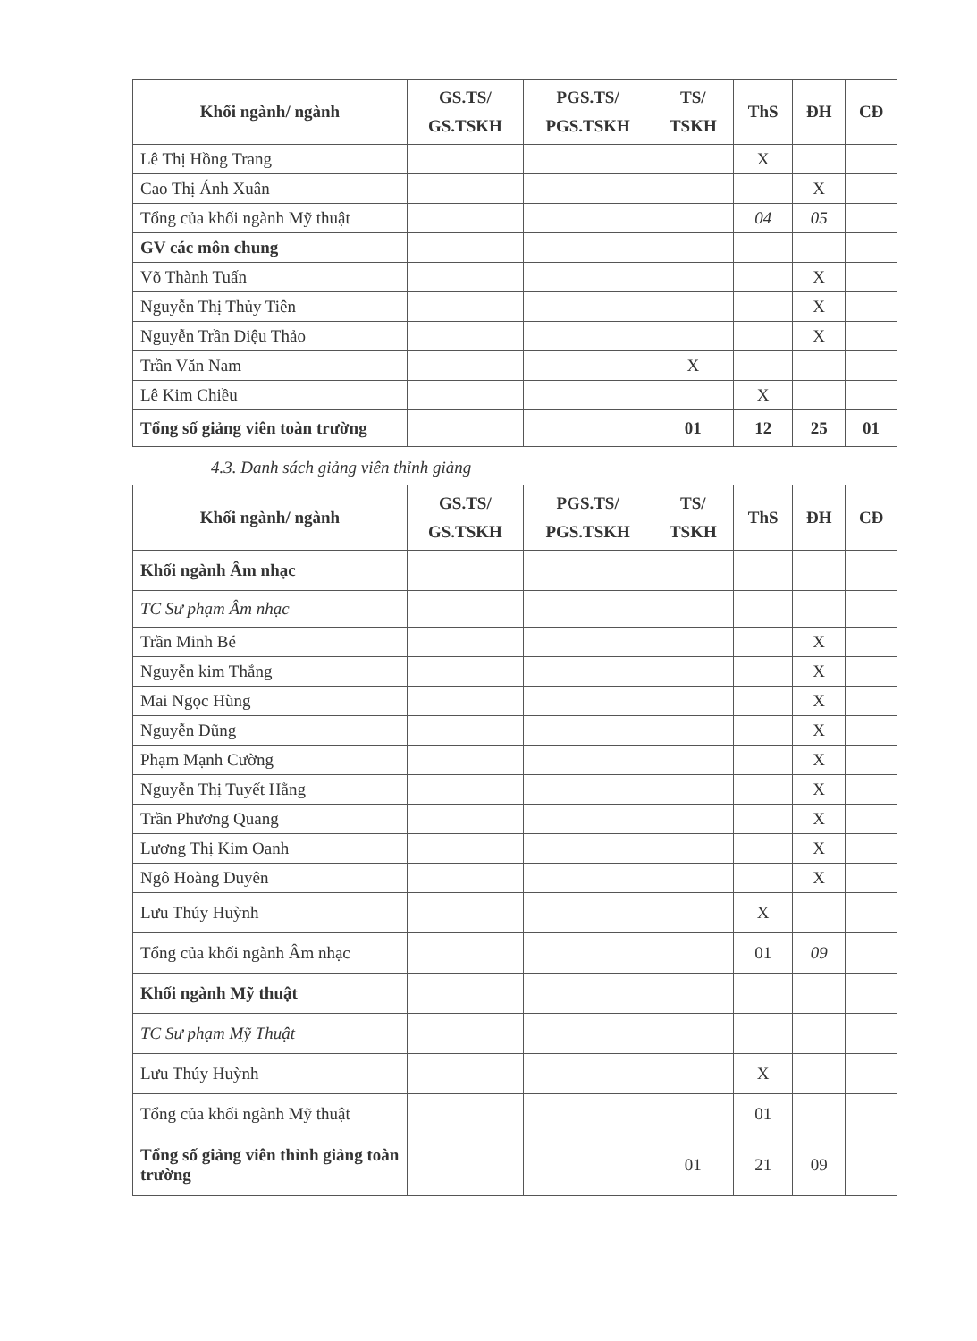| Khối ngành/ ngành | GS.TS/ GS.TSKH | PGS.TS/ PGS.TSKH | TS/ TSKH | ThS | ĐH | CĐ |
| --- | --- | --- | --- | --- | --- | --- |
| Lê Thị Hồng Trang | | | | X | | |
| Cao Thị Ánh Xuân | | | | | X | |
| Tổng của khối ngành Mỹ thuật | | | | 04 | 05 | |
| GV các môn chung | | | | | | |
| Võ Thành Tuấn | | | | | X | |
| Nguyễn Thị Thủy Tiên | | | | | X | |
| Nguyễn Trần Diệu Thảo | | | | | X | |
| Trần Văn Nam | | | X | | | |
| Lê Kim Chiều | | | | X | | |
| Tổng số giảng viên toàn trường | | | 01 | 12 | 25 | 01 |
4.3. Danh sách giảng viên thỉnh giảng
| Khối ngành/ ngành | GS.TS/ GS.TSKH | PGS.TS/ PGS.TSKH | TS/ TSKH | ThS | ĐH | CĐ |
| --- | --- | --- | --- | --- | --- | --- |
| Khối ngành Âm nhạc | | | | | | |
| TC Sư phạm Âm nhạc | | | | | | |
| Trần Minh Bé | | | | | X | |
| Nguyễn kim Thắng | | | | | X | |
| Mai Ngọc Hùng | | | | | X | |
| Nguyễn Dũng | | | | | X | |
| Phạm Mạnh Cường | | | | | X | |
| Nguyễn Thị Tuyết Hằng | | | | | X | |
| Trần Phương Quang | | | | | X | |
| Lương Thị Kim Oanh | | | | | X | |
| Ngô Hoàng Duyên | | | | | X | |
| Lưu Thúy Huỳnh | | | | X | | |
| Tổng của khối ngành Âm nhạc | | | | 01 | 09 | |
| Khối ngành Mỹ thuật | | | | | | |
| TC Sư phạm Mỹ Thuật | | | | | | |
| Lưu Thúy Huỳnh | | | | X | | |
| Tổng của khối ngành Mỹ thuật | | | | 01 | | |
| Tổng số giảng viên thỉnh giảng toàn trường | | | 01 | 21 | 09 | |